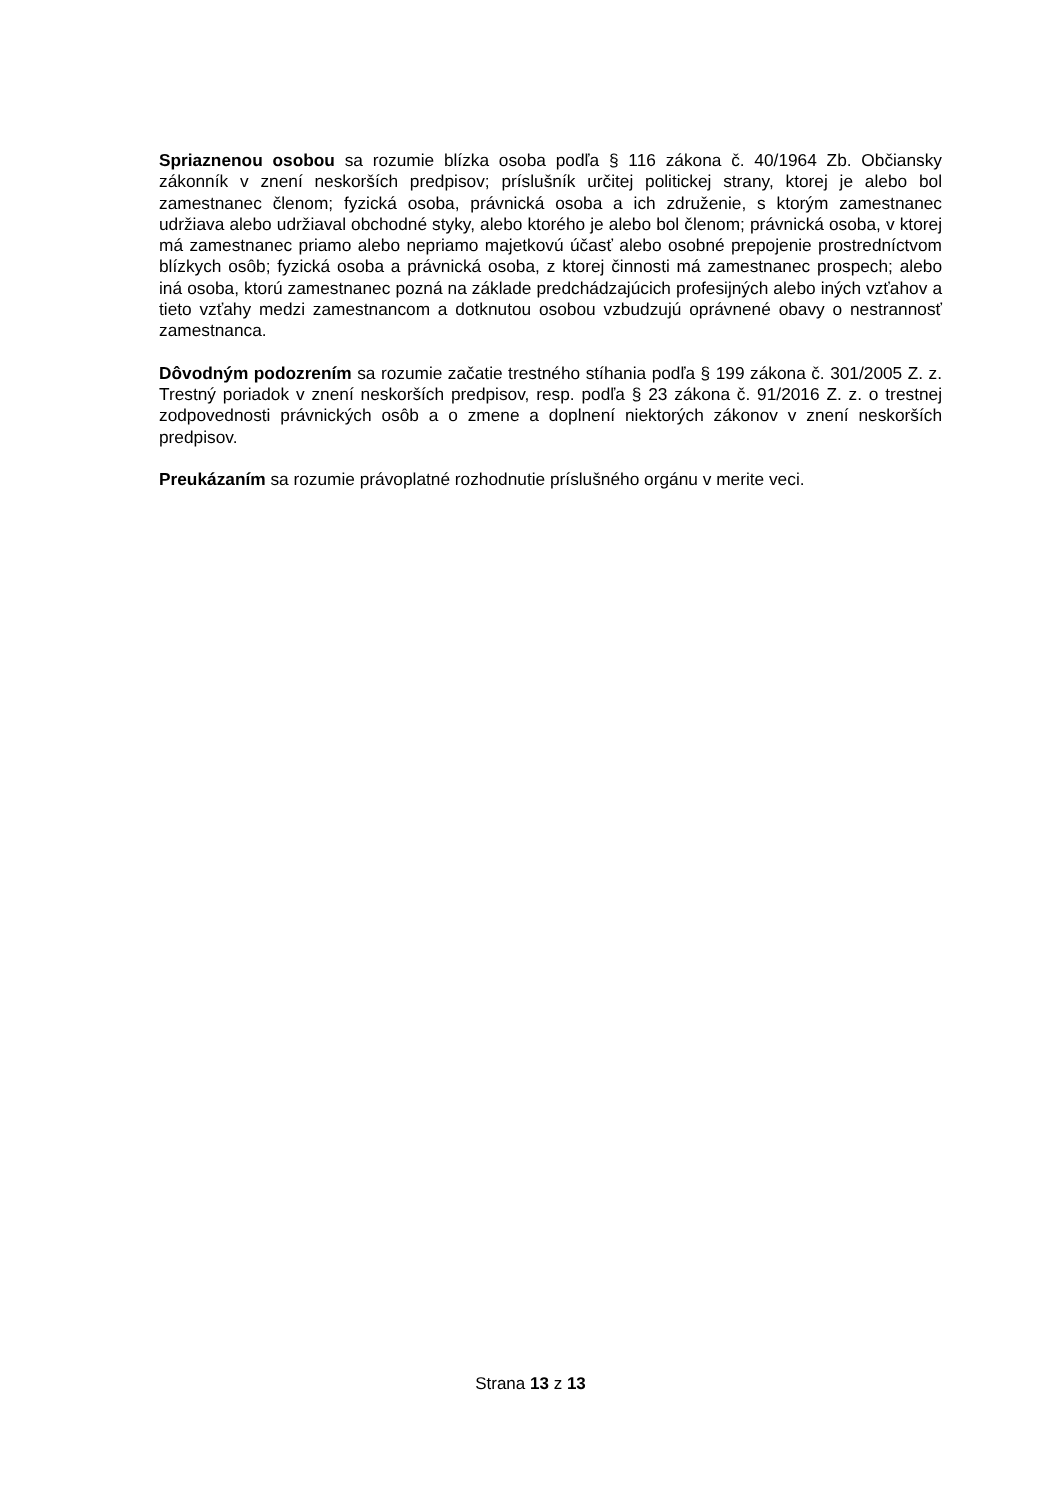Spriaznenou osobou sa rozumie blízka osoba podľa § 116 zákona č. 40/1964 Zb. Občiansky zákonník v znení neskorších predpisov; príslušník určitej politickej strany, ktorej je alebo bol zamestnanec členom; fyzická osoba, právnická osoba a ich združenie, s ktorým zamestnanec udržiava alebo udržiaval obchodné styky, alebo ktorého je alebo bol členom; právnická osoba, v ktorej má zamestnanec priamo alebo nepriamo majetkovú účasť alebo osobné prepojenie prostredníctvom blízkych osôb; fyzická osoba a právnická osoba, z ktorej činnosti má zamestnanec prospech; alebo iná osoba, ktorú zamestnanec pozná na základe predchádzajúcich profesijných alebo iných vzťahov a tieto vzťahy medzi zamestnancom a dotknutou osobou vzbudzujú oprávnené obavy o nestrannosť zamestnanca.
Dôvodným podozrením sa rozumie začatie trestného stíhania podľa § 199 zákona č. 301/2005 Z. z. Trestný poriadok v znení neskorších predpisov, resp. podľa § 23 zákona č. 91/2016 Z. z. o trestnej zodpovednosti právnických osôb a o zmene a doplnení niektorých zákonov v znení neskorších predpisov.
Preukázaním sa rozumie právoplatné rozhodnutie príslušného orgánu v merite veci.
Strana 13 z 13